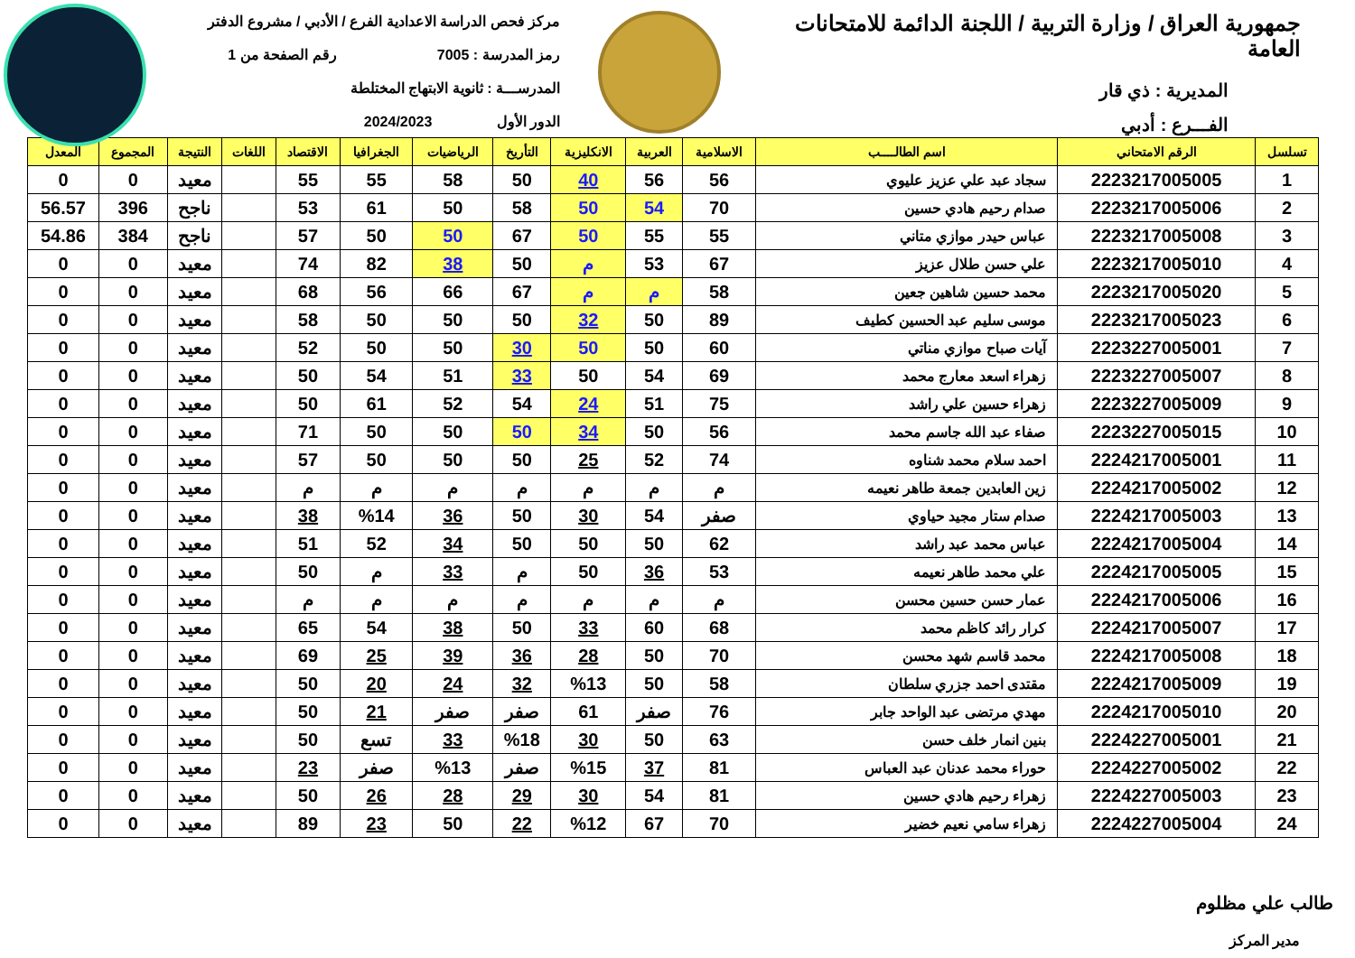جمهورية العراق / وزارة التربية / اللجنة الدائمة للامتحانات العامة
المديرية : ذي قار
الفـــرع : أدبي
مركز فحص الدراسة الاعدادية الفرع / الأدبي / مشروع الدفتر
رمز المدرسة : 7005 رقم الصفحة من 1
المدرســـة : ثانوية الابتهاج المختلطة
الدور الأول 2024/2023
| تسلسل | الرقم الامتحاني | اسم الطالــــب | الاسلامية | العربية | الانكليزية | التأريخ | الرياضيات | الجغرافيا | الاقتصاد | اللغات | النتيجة | المجموع | المعدل |
| --- | --- | --- | --- | --- | --- | --- | --- | --- | --- | --- | --- | --- | --- |
| 1 | 2223217005005 | سجاد عبد علي عزيز عليوي | 56 | 56 | 40 | 50 | 58 | 55 | 55 | | معيد | 0 | 0 |
| 2 | 2223217005006 | صدام رحيم هادي حسين | 70 | 54 | 50 | 58 | 50 | 61 | 53 | | ناجح | 396 | 56.57 |
| 3 | 2223217005008 | عباس حيدر موازي متاني | 55 | 55 | 50 | 67 | 50 | 50 | 57 | | ناجح | 384 | 54.86 |
| 4 | 2223217005010 | علي حسن طلال عزيز | 67 | 53 | م | 50 | 38 | 82 | 74 | | معيد | 0 | 0 |
| 5 | 2223217005020 | محمد حسين شاهين جعين | 58 | م | م | 67 | 66 | 56 | 68 | | معيد | 0 | 0 |
| 6 | 2223217005023 | موسى سليم عبد الحسين كطيف | 89 | 50 | 32 | 50 | 50 | 50 | 58 | | معيد | 0 | 0 |
| 7 | 2223227005001 | آيات صباح موازي مناتي | 60 | 50 | 50 | 30 | 50 | 50 | 52 | | معيد | 0 | 0 |
| 8 | 2223227005007 | زهراء اسعد معارج محمد | 69 | 54 | 50 | 33 | 51 | 54 | 50 | | معيد | 0 | 0 |
| 9 | 2223227005009 | زهراء حسين علي راشد | 75 | 51 | 24 | 54 | 52 | 61 | 50 | | معيد | 0 | 0 |
| 10 | 2223227005015 | صفاء عبد الله جاسم محمد | 56 | 50 | 34 | 50 | 50 | 50 | 71 | | معيد | 0 | 0 |
| 11 | 2224217005001 | احمد سلام محمد شناوه | 74 | 52 | 25 | 50 | 50 | 50 | 57 | | معيد | 0 | 0 |
| 12 | 2224217005002 | زين العابدين جمعة طاهر نعيمه | م | م | م | م | م | م | م | | معيد | 0 | 0 |
| 13 | 2224217005003 | صدام ستار مجيد حياوي | صفر | 54 | 30 | 50 | 36 | %14 | 38 | | معيد | 0 | 0 |
| 14 | 2224217005004 | عباس محمد عبد راشد | 62 | 50 | 50 | 50 | 34 | 52 | 51 | | معيد | 0 | 0 |
| 15 | 2224217005005 | علي محمد طاهر نعيمه | 53 | 36 | 50 | م | 33 | م | 50 | | معيد | 0 | 0 |
| 16 | 2224217005006 | عمار حسن حسين محسن | م | م | م | م | م | م | م | | معيد | 0 | 0 |
| 17 | 2224217005007 | كرار رائد كاظم محمد | 68 | 60 | 33 | 50 | 38 | 54 | 65 | | معيد | 0 | 0 |
| 18 | 2224217005008 | محمد قاسم شهد محسن | 70 | 50 | 28 | 36 | 39 | 25 | 69 | | معيد | 0 | 0 |
| 19 | 2224217005009 | مقتدى احمد جزري سلطان | 58 | 50 | %13 | 32 | 24 | 20 | 50 | | معيد | 0 | 0 |
| 20 | 2224217005010 | مهدي مرتضى عبد الواحد جابر | 76 | صفر | 61 | صفر | صفر | 21 | 50 | | معيد | 0 | 0 |
| 21 | 2224227005001 | بنين انمار خلف حسن | 63 | 50 | 30 | %18 | 33 | تسع | 50 | | معيد | 0 | 0 |
| 22 | 2224227005002 | حوراء محمد عدنان عبد العباس | 81 | 37 | %15 | صفر | %13 | صفر | 23 | | معيد | 0 | 0 |
| 23 | 2224227005003 | زهراء رحيم هادي حسين | 81 | 54 | 30 | 29 | 28 | 26 | 50 | | معيد | 0 | 0 |
| 24 | 2224227005004 | زهراء سامي نعيم خضير | 70 | 67 | %12 | 22 | 50 | 23 | 89 | | معيد | 0 | 0 |
طالب علي مظلوم
مدير المركز